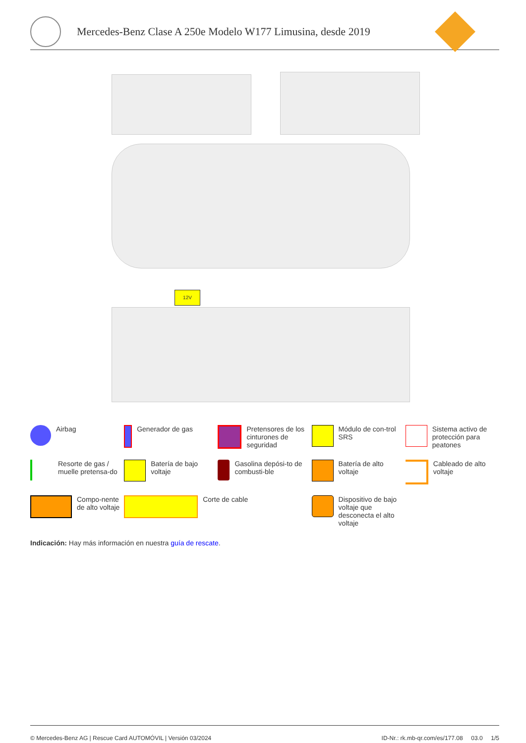Mercedes-Benz Clase A 250e Modelo W177 Limusina, desde 2019
12V
Airbag
Generador de gas
Pretensores de los cinturones de seguridad
Módulo de con-trol SRS
Sistema activo de protección para peatones
Resorte de gas / muelle pretensa-do
Batería de bajo voltaje
Gasolina depósi-to de combusti-ble
Batería de alto voltaje
Cableado de alto voltaje
Compo-nente de alto voltaje
Corte de cable
Dispositivo de bajo voltaje que desconecta el alto voltaje
Indicación: Hay más información en nuestra guía de rescate.
© Mercedes-Benz AG | Rescue Card AUTOMÓVIL | Versión 03/2024 ID-Nr.: rk.mb-qr.com/es/177.08 03.0 1/5